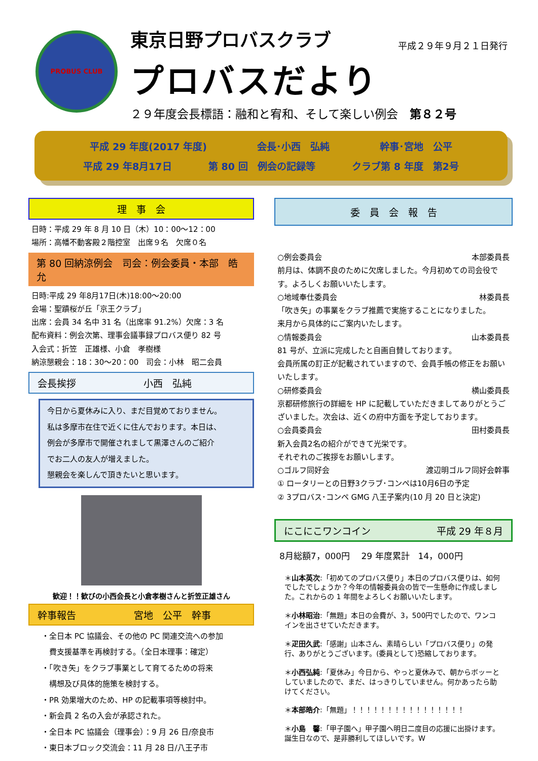PROBUS CLUB
東京日野プロバスクラブ 平成２９年９月２１日発行
プロバスだより
２９年度会長標語：融和と宥和、そして楽しい例会　第８２号
平成 29 年度(2017 年度) 会長･小西　弘純 幹事･宮地　公平
平成 29 年8月17日 第 80 回　例会の記録等 クラブ第 8 年度　第2号
理　事　会
日時：平成 29 年 8 月 10 日（木）10：00～12：00
場所：高幡不動客殿２階控室　出席９名　欠席０名
第 80 回納涼例会　司会：例会委員・本部　皓允
日時:平成 29 年8月17日(木)18:00～20:00
会場：聖蹟桜が丘「京王クラブ」
出席：会員 34 名中 31 名（出席率 91.2%）欠席：3 名
配布資料：例会次第、理事会議事録プロバス便り 82 号
入会式：折笠　正雄様、小倉　孝樹様
納涼懇親会：18：30～20：00　司会：小林　昭二会員
会長挨拶　　　　　　　小西　弘純
今日から夏休みに入り、まだ目覚めておりません。
私は多摩市在住で近くに住んでおります。本日は、
例会が多摩市で開催されまして黒澤さんのご紹介
でお二人の友人が増えました。
懇親会を楽しんで頂きたいと思います。
歓迎！！歓びの小西会長と小倉孝樹さんと折笠正雄さん
幹事報告　　　　　　宮地　公平　幹事
・全日本 PC 協議会、その他の PC 関連交流への参加
　費支援基準を再検討する。（全日本理事：確定）
・「吹き矢」をクラブ事業として育てるための将来
　構想及び具体的施策を検討する。
・PR 効果増大のため、HP の記載事項等検討中。
・新会員 2 名の入会が承認された。
・全日本 PC 協議会（理事会）：9 月 26 日/奈良市
・東日本ブロック交流会：11 月 28 日/八王子市
委　員　会　報　告
○例会委員会 本部委員長
前月は、体調不良のために欠席しました。今月初めての司会役です。よろしくお願いいたします。
○地域奉仕委員会 林委員長
「吹き矢」の事業をクラブ推薦で実施することになりました。
来月から具体的にご案内いたします。
○情報委員会 山本委員長
81 号が、立派に完成したと自画自賛しております。
会員所属の訂正が記載されていますので、会員手帳の修正をお願いいたします。
○研修委員会 横山委員長
京都研修旅行の詳細を HP に記載していただきましてありがとうございました。次会は、近くの府中方面を予定しております。
○会員委員会 田村委員長
新入会員2名の紹介ができて光栄です。
それぞれのご挨拶をお願いします。
○ゴルフ同好会 渡辺明ゴルフ同好会幹事
① ロータリーとの日野3クラブ･コンペは10月6日の予定
② 3プロバス･コンペ GMG 八王子案内(10 月 20 日と決定)
にこにこワンコイン 平成 29 年８月
8月総額7，000円　 29 年度累計　14，000円
＊山本英次:「初めてのプロバス便り」本日のプロバス便りは、如何でしたでしょうか？今年の情報委員会の皆で一生懸命に作成しました。これからの 1 年間をよろしくお願いいたします。
＊小林昭治:「無題」本日の会費が、3，500円でしたので、ワンコインを出させていただきます。
＊疋田久武:「感謝」山本さん、素晴らしい「プロバス便り」の発行、ありがとうございます。(委員として)恐縮しております。
＊小西弘純:「夏休み」今日から、やっと夏休みで、朝からボッーとしていましたので、まだ、はっきりしていません。何かあったら助けてください。
＊本部皓介:「無題」！！！！！！！！！！！！！！！！
＊小島　馨:「甲子園へ」甲子園へ明日二度目の応援に出掛けます。誕生日なので、是非勝利してほしいです。W